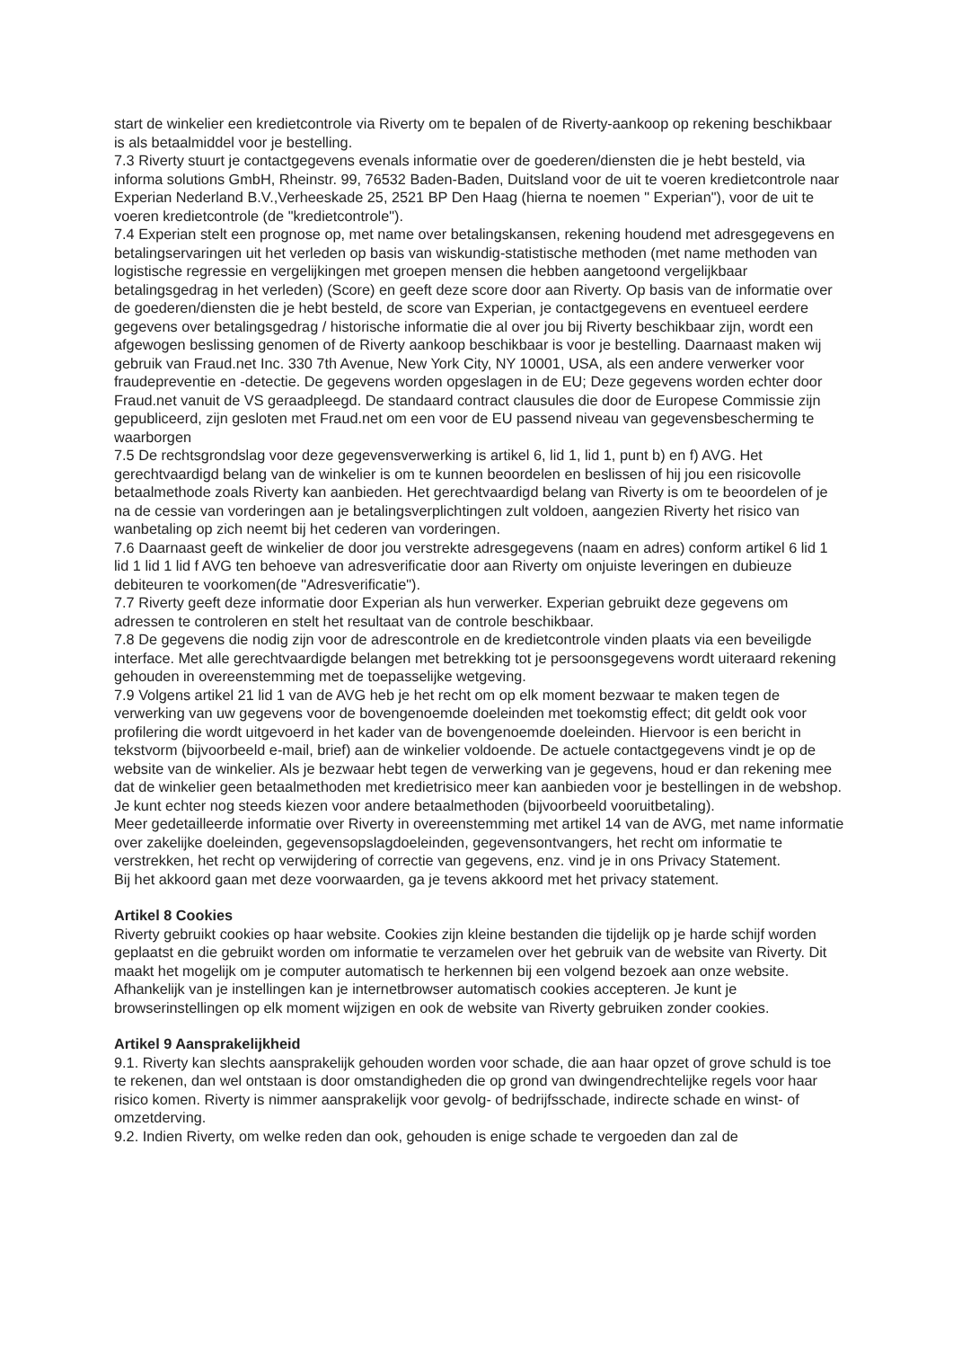start de winkelier een kredietcontrole via Riverty om te bepalen of de Riverty-aankoop op rekening beschikbaar is als betaalmiddel voor je bestelling.
7.3 Riverty stuurt je contactgegevens evenals informatie over de goederen/diensten die je hebt besteld, via informa solutions GmbH, Rheinstr. 99, 76532 Baden-Baden, Duitsland voor de uit te voeren kredietcontrole naar Experian Nederland B.V.,Verheeskade 25, 2521 BP Den Haag (hierna te noemen " Experian"), voor de uit te voeren kredietcontrole (de "kredietcontrole").
7.4 Experian stelt een prognose op, met name over betalingskansen, rekening houdend met adresgegevens en betalingservaringen uit het verleden op basis van wiskundig-statistische methoden (met name methoden van logistische regressie en vergelijkingen met groepen mensen die hebben aangetoond vergelijkbaar betalingsgedrag in het verleden) (Score) en geeft deze score door aan Riverty. Op basis van de informatie over de goederen/diensten die je hebt besteld, de score van Experian, je contactgegevens en eventueel eerdere gegevens over betalingsgedrag / historische informatie die al over jou bij Riverty beschikbaar zijn, wordt een afgewogen beslissing genomen of de Riverty aankoop beschikbaar is voor je bestelling. Daarnaast maken wij gebruik van Fraud.net Inc. 330 7th Avenue, New York City, NY 10001, USA, als een andere verwerker voor fraudepreventie en -detectie. De gegevens worden opgeslagen in de EU; Deze gegevens worden echter door Fraud.net vanuit de VS geraadpleegd. De standaard contract clausules die door de Europese Commissie zijn gepubliceerd, zijn gesloten met Fraud.net om een voor de EU passend niveau van gegevensbescherming te waarborgen
7.5 De rechtsgrondslag voor deze gegevensverwerking is artikel 6, lid 1, lid 1, punt b) en f) AVG. Het gerechtvaardigd belang van de winkelier is om te kunnen beoordelen en beslissen of hij jou een risicovolle betaalmethode zoals Riverty kan aanbieden. Het gerechtvaardigd belang van Riverty is om te beoordelen of je na de cessie van vorderingen aan je betalingsverplichtingen zult voldoen, aangezien Riverty het risico van wanbetaling op zich neemt bij het cederen van vorderingen.
7.6 Daarnaast geeft de winkelier de door jou verstrekte adresgegevens (naam en adres) conform artikel 6 lid 1 lid 1 lid 1 lid f AVG ten behoeve van adresverificatie door aan Riverty om onjuiste leveringen en dubieuze debiteuren te voorkomen(de "Adresverificatie").
7.7 Riverty geeft deze informatie door Experian als hun verwerker. Experian gebruikt deze gegevens om adressen te controleren en stelt het resultaat van de controle beschikbaar.
7.8 De gegevens die nodig zijn voor de adrescontrole en de kredietcontrole vinden plaats via een beveiligde interface. Met alle gerechtvaardigde belangen met betrekking tot je persoonsgegevens wordt uiteraard rekening gehouden in overeenstemming met de toepasselijke wetgeving.
7.9 Volgens artikel 21 lid 1 van de AVG heb je het recht om op elk moment bezwaar te maken tegen de verwerking van uw gegevens voor de bovengenoemde doeleinden met toekomstig effect; dit geldt ook voor profilering die wordt uitgevoerd in het kader van de bovengenoemde doeleinden. Hiervoor is een bericht in tekstvorm (bijvoorbeeld e-mail, brief) aan de winkelier voldoende. De actuele contactgegevens vindt je op de website van de winkelier. Als je bezwaar hebt tegen de verwerking van je gegevens, houd er dan rekening mee dat de winkelier geen betaalmethoden met kredietrisico meer kan aanbieden voor je bestellingen in de webshop. Je kunt echter nog steeds kiezen voor andere betaalmethoden (bijvoorbeeld vooruitbetaling).
Meer gedetailleerde informatie over Riverty in overeenstemming met artikel 14 van de AVG, met name informatie over zakelijke doeleinden, gegevensopslagdoeleinden, gegevensontvangers, het recht om informatie te verstrekken, het recht op verwijdering of correctie van gegevens, enz. vind je in ons Privacy Statement.
Bij het akkoord gaan met deze voorwaarden, ga je tevens akkoord met het privacy statement.
Artikel 8 Cookies
Riverty gebruikt cookies op haar website. Cookies zijn kleine bestanden die tijdelijk op je harde schijf worden geplaatst en die gebruikt worden om informatie te verzamelen over het gebruik van de website van Riverty. Dit maakt het mogelijk om je computer automatisch te herkennen bij een volgend bezoek aan onze website. Afhankelijk van je instellingen kan je internetbrowser automatisch cookies accepteren. Je kunt je browserinstellingen op elk moment wijzigen en ook de website van Riverty gebruiken zonder cookies.
Artikel 9 Aansprakelijkheid
9.1. Riverty kan slechts aansprakelijk gehouden worden voor schade, die aan haar opzet of grove schuld is toe te rekenen, dan wel ontstaan is door omstandigheden die op grond van dwingendrechtelijke regels voor haar risico komen. Riverty is nimmer aansprakelijk voor gevolg- of bedrijfsschade, indirecte schade en winst- of omzetderving.
9.2. Indien Riverty, om welke reden dan ook, gehouden is enige schade te vergoeden dan zal de